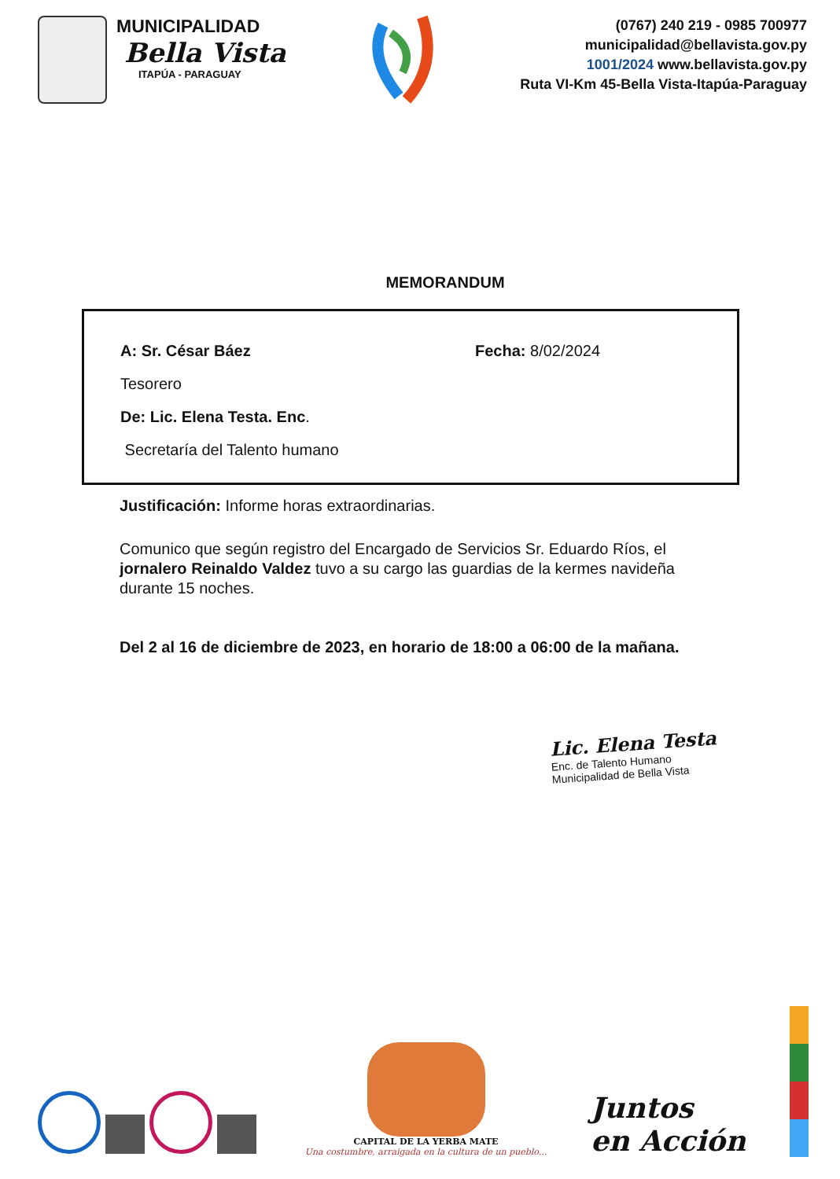MUNICIPALIDAD
Bella Vista
ITAPÚA - PARAGUAY
(0767) 240 219 - 0985 700977
municipalidad@bellavista.gov.py
1001/2024 www.bellavista.gov.py
Ruta VI-Km 45-Bella Vista-Itapúa-Paraguay
MEMORANDUM
A: Sr. César Báez Fecha: 8/02/2024
Tesorero
De: Lic. Elena Testa. Enc.
Secretaría del Talento humano
Justificación: Informe horas extraordinarias.
Comunico que según registro del Encargado de Servicios Sr. Eduardo Ríos, el jornalero Reinaldo Valdez tuvo a su cargo las guardias de la kermes navideña durante 15 noches.
Del 2 al 16 de diciembre de 2023, en horario de 18:00 a 06:00 de la mañana.
Lic. Elena Testa
Enc. de Talento Humano
Municipalidad de Bella Vista
CAPITAL DE LA YERBA MATE
Una costumbre, arraigada en la cultura de un pueblo...
Juntos
en Acción